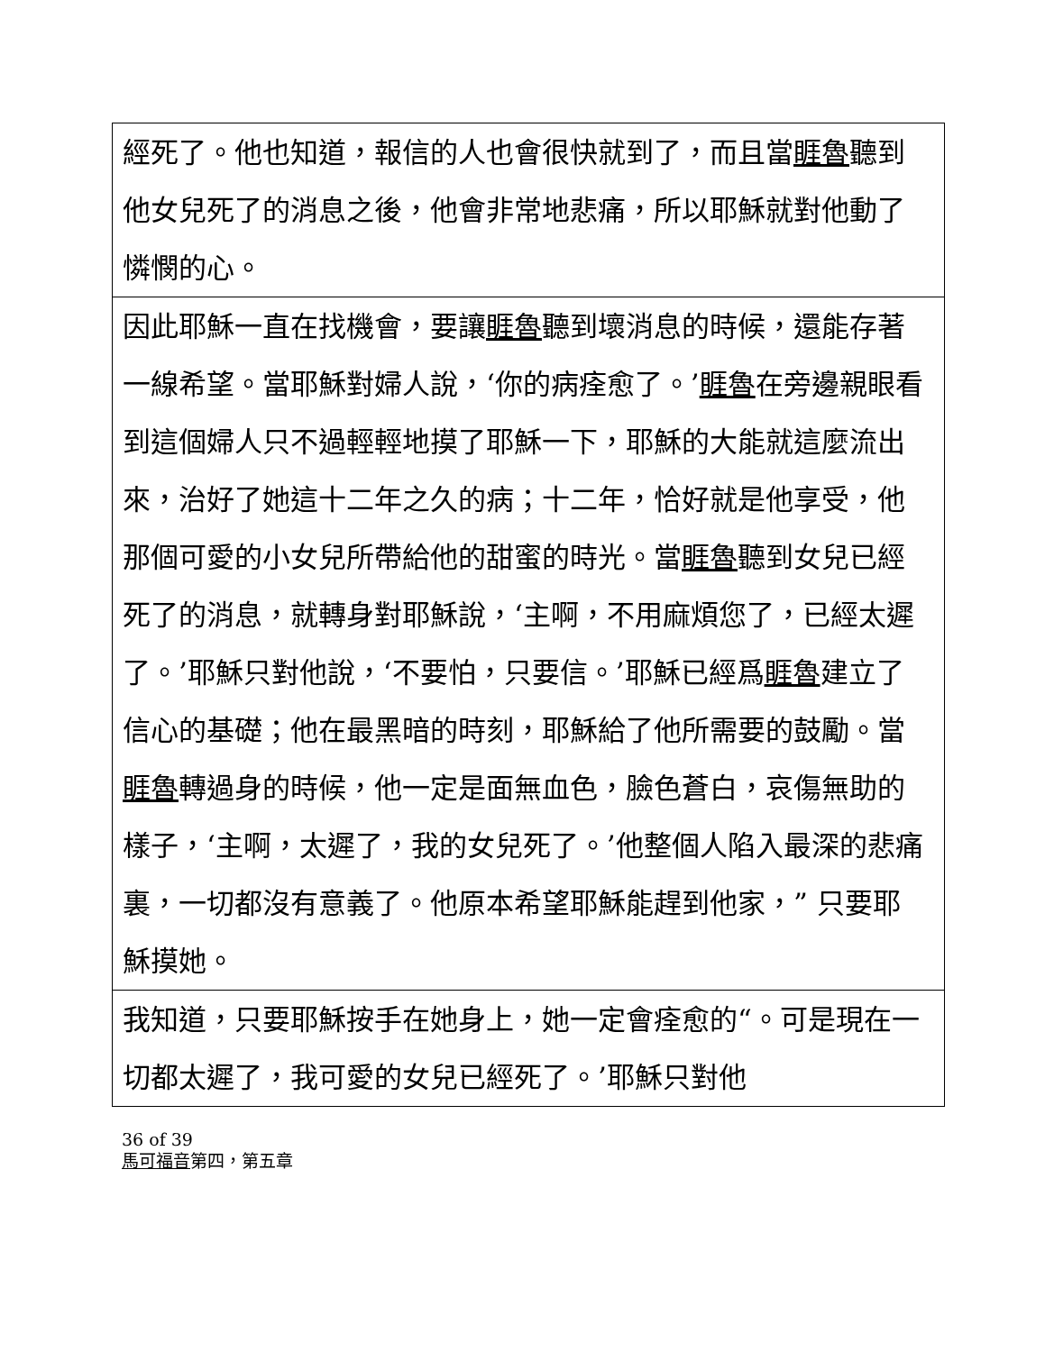| 經死了。他也知道，報信的人也會很快就到了，而且當 睚魯 聽到他女兒死了的消息之後，他會非常地悲痛，所以耶穌就對他動了憐憫的心。 |
| 因此耶穌一直在找機會，要讓 睚魯 聽到壞消息的時候，還能存著一線希望。當耶穌對婦人說，‘你的病痊愈了。’ 睚魯 在旁邊親眼看到這個婦人只不過輕輕地摸了耶穌一下，耶穌的大能就這麼流出來，治好了她這十二年之久的病；十二年，恰好就是他享受，他那個可愛的小女兒所帶給他的甜蜜的時光。當 睚魯 聽到女兒已經死了的消息，就轉身對耶穌說，‘主啊，不用麻煩您了，已經太遲了。’耶穌只對他說，‘不要怕，只要信。’耶穌已經爲 睚魯 建立了信心的基礎；他在最黑暗的時刻，耶穌給了他所需要的鼓勵。當 睚魯 轉過身的時候，他一定是面無血色，臉色蒼白，哀傷無助的樣子，‘主啊，太遲了，我的女兒死了。’他整個人陷入最深的悲痛裏，一切都沒有意義了。他原本希望耶穌能趕到他家，” 只要耶穌摸她。 |
| 我知道，只要耶穌按手在她身上，她一定會痊愈的“。可是現在一切都太遲了，我可愛的女兒已經死了。’耶穌只對他 |
36 of 39
馬可福音第四，第五章